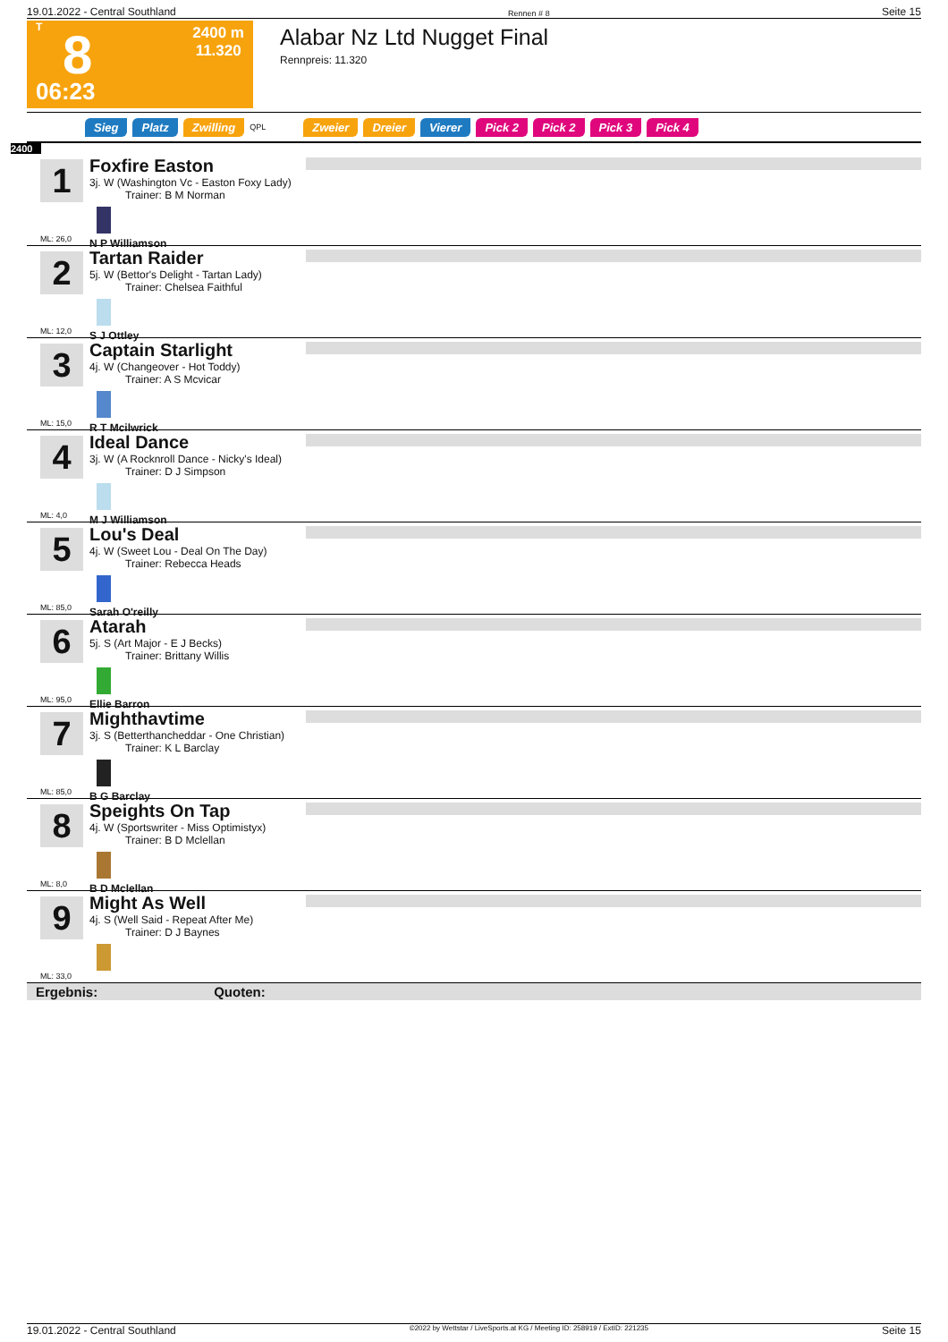19.01.2022 - Central Southland Rennen # 8 Seite 15
T
8
06:23
2400 m
11.320
Alabar Nz Ltd Nugget Final
Rennpreis: 11.320
Sieg Platz Zwilling QPL Zweier Dreier Vierer Pick 2 Pick 2 Pick 3 Pick 4
2400
1
ML: 26,0
Foxfire Easton
3j. W (Washington Vc - Easton Foxy Lady)
Trainer: B M Norman
N P Williamson
2
ML: 12,0
Tartan Raider
5j. W (Bettor's Delight - Tartan Lady)
Trainer: Chelsea Faithful
S J Ottley
3
ML: 15,0
Captain Starlight
4j. W (Changeover - Hot Toddy)
Trainer: A S Mcvicar
R T Mcilwrick
4
ML: 4,0
Ideal Dance
3j. W (A Rocknroll Dance - Nicky's Ideal)
Trainer: D J Simpson
M J Williamson
5
ML: 85,0
Lou's Deal
4j. W (Sweet Lou - Deal On The Day)
Trainer: Rebecca Heads
Sarah O'reilly
6
ML: 95,0
Atarah
5j. S (Art Major - E J Becks)
Trainer: Brittany Willis
Ellie Barron
7
ML: 85,0
Mighthavtime
3j. S (Betterthancheddar - One Christian)
Trainer: K L Barclay
B G Barclay
8
ML: 8,0
Speights On Tap
4j. W (Sportswriter - Miss Optimistyx)
Trainer: B D Mclellan
B D Mclellan
9
ML: 33,0
Might As Well
4j. S (Well Said - Repeat After Me)
Trainer: D J Baynes
Ergebnis: Quoten:
19.01.2022 - Central Southland ©2022 by Wettstar / LiveSports.at KG / Meeting ID: 258919 / ExtID: 221235 Seite 15